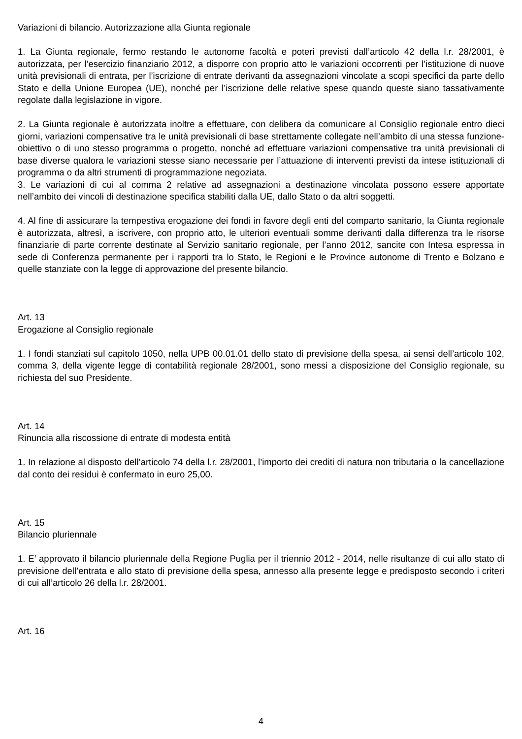Variazioni di bilancio. Autorizzazione alla Giunta regionale
1. La Giunta regionale, fermo restando le autonome facoltà e poteri previsti dall’articolo 42 della l.r. 28/2001, è autorizzata, per l’esercizio finanziario 2012, a disporre con proprio atto le variazioni occorrenti per l’istituzione di nuove unità previsionali di entrata, per l’iscrizione di entrate derivanti da assegnazioni vincolate a scopi specifici da parte dello Stato e della Unione Europea (UE), nonché per l’iscrizione delle relative spese quando queste siano tassativamente regolate dalla legislazione in vigore.
2. La Giunta regionale è autorizzata inoltre a effettuare, con delibera da comunicare al Consiglio regionale entro dieci giorni, variazioni compensative tra le unità previsionali di base strettamente collegate nell’ambito di una stessa funzione-obiettivo o di uno stesso programma o progetto, nonché ad effettuare variazioni compensative tra unità previsionali di base diverse qualora le variazioni stesse siano necessarie per l’attuazione di interventi previsti da intese istituzionali di programma o da altri strumenti di programmazione negoziata.
3. Le variazioni di cui al comma 2 relative ad assegnazioni a destinazione vincolata possono essere apportate nell’ambito dei vincoli di destinazione specifica stabiliti dalla UE, dallo Stato o da altri soggetti.
4. Al fine di assicurare la tempestiva erogazione dei fondi in favore degli enti del comparto sanitario, la Giunta regionale è autorizzata, altresì, a iscrivere, con proprio atto, le ulteriori eventuali somme derivanti dalla differenza tra le risorse finanziarie di parte corrente destinate al Servizio sanitario regionale, per l’anno 2012, sancite con Intesa espressa in sede di Conferenza permanente per i rapporti tra lo Stato, le Regioni e le Province autonome di Trento e Bolzano e quelle stanziate con la legge di approvazione del presente bilancio.
Art. 13
Erogazione al Consiglio regionale
1. I fondi stanziati sul capitolo 1050, nella UPB 00.01.01 dello stato di previsione della spesa, ai sensi dell’articolo 102, comma 3, della vigente legge di contabilità regionale 28/2001, sono messi a disposizione del Consiglio regionale, su richiesta del suo Presidente.
Art. 14
Rinuncia alla riscossione di entrate di modesta entità
1. In relazione al disposto dell’articolo 74 della l.r. 28/2001, l’importo dei crediti di natura non tributaria o la cancellazione dal conto dei residui è confermato in euro 25,00.
Art. 15
Bilancio pluriennale
1. E’ approvato il bilancio pluriennale della Regione Puglia per il triennio 2012 - 2014, nelle risultanze di cui allo stato di previsione dell’entrata e allo stato di previsione della spesa, annesso alla presente legge e predisposto secondo i criteri di cui all’articolo 26 della l.r. 28/2001.
Art. 16
4